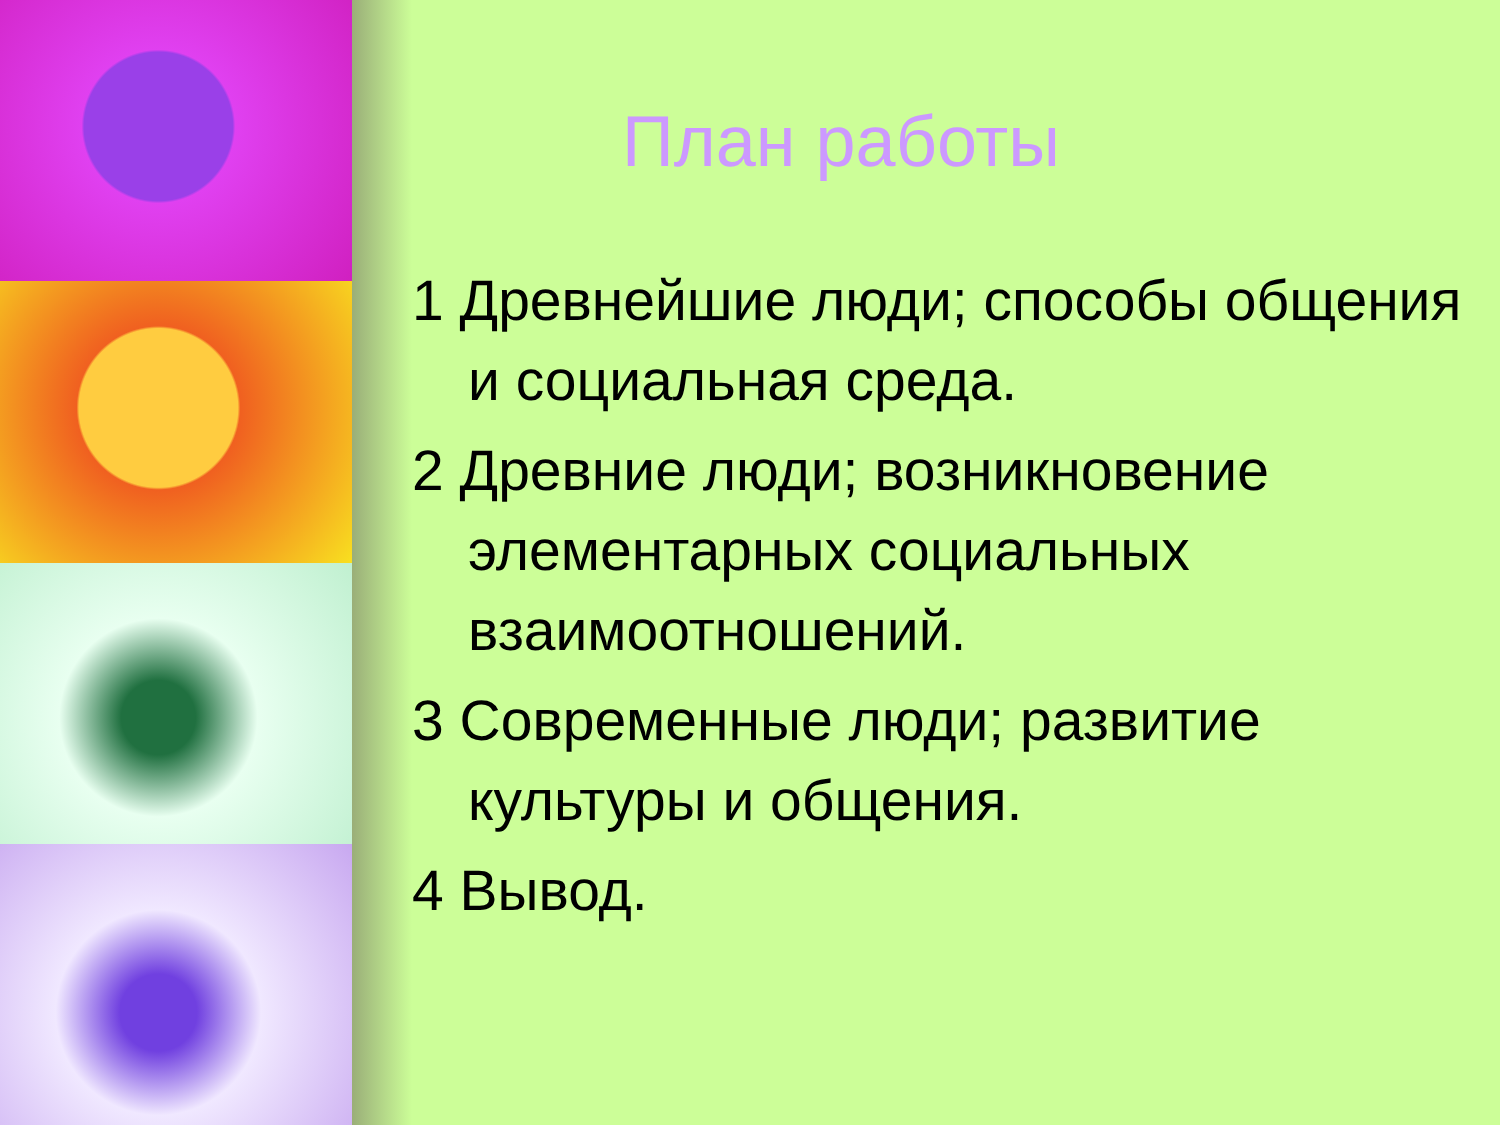План работы
1 Древнейшие люди; способы общения и социальная среда.
2 Древние люди; возникновение элементарных социальных взаимоотношений.
3 Современные люди; развитие культуры и общения.
4 Вывод.